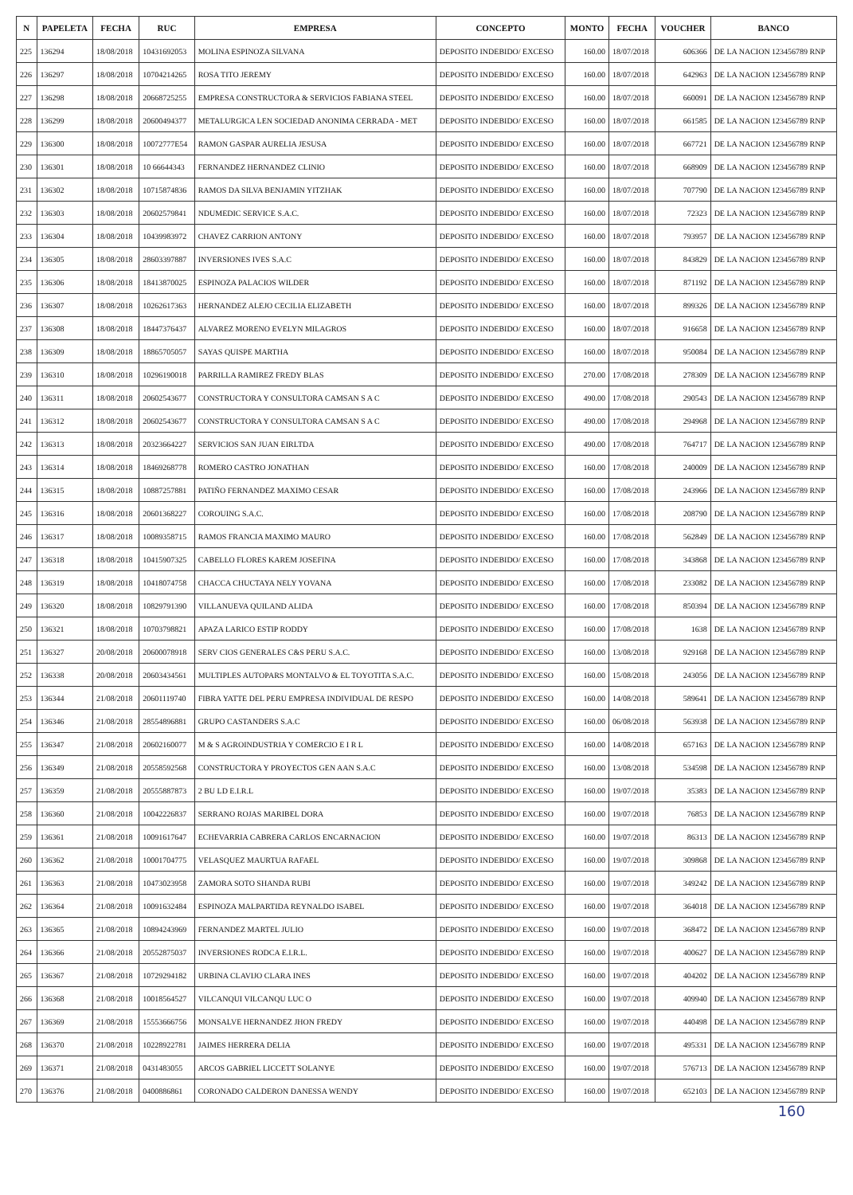| N | PAPELETA | FECHA | RUC | EMPRESA | CONCEPTO | MONTO | FECHA | VOUCHER | BANCO |
| --- | --- | --- | --- | --- | --- | --- | --- | --- | --- |
| 225 | 136294 | 18/08/2018 | 10431692053 | MOLINA ESPINOZA SILVANA | DEPOSITO INDEBIDO/ EXCESO | 160.00 | 18/07/2018 | 606366 | DE LA NACION 123456789 RNP |
| 226 | 136297 | 18/08/2018 | 10704214265 | ROSA TITO JEREMY | DEPOSITO INDEBIDO/ EXCESO | 160.00 | 18/07/2018 | 642963 | DE LA NACION 123456789 RNP |
| 227 | 136298 | 18/08/2018 | 20668725255 | EMPRESA CONSTRUCTORA & SERVICIOS FABIANA STEEL | DEPOSITO INDEBIDO/ EXCESO | 160.00 | 18/07/2018 | 660091 | DE LA NACION 123456789 RNP |
| 228 | 136299 | 18/08/2018 | 20600494377 | METALURGICA LEN SOCIEDAD ANONIMA CERRADA - MET | DEPOSITO INDEBIDO/ EXCESO | 160.00 | 18/07/2018 | 661585 | DE LA NACION 123456789 RNP |
| 229 | 136300 | 18/08/2018 | 10072777E54 | RAMON GASPAR AURELIA JESUSA | DEPOSITO INDEBIDO/ EXCESO | 160.00 | 18/07/2018 | 667721 | DE LA NACION 123456789 RNP |
| 230 | 136301 | 18/08/2018 | 10 66644343 | FERNANDEZ HERNANDEZ CLINIO | DEPOSITO INDEBIDO/ EXCESO | 160.00 | 18/07/2018 | 668909 | DE LA NACION 123456789 RNP |
| 231 | 136302 | 18/08/2018 | 10715874836 | RAMOS DA SILVA BENJAMIN YITZHAK | DEPOSITO INDEBIDO/ EXCESO | 160.00 | 18/07/2018 | 707790 | DE LA NACION 123456789 RNP |
| 232 | 136303 | 18/08/2018 | 20602579841 | NDUMEDIC SERVICE S.A.C. | DEPOSITO INDEBIDO/ EXCESO | 160.00 | 18/07/2018 | 72323 | DE LA NACION 123456789 RNP |
| 233 | 136304 | 18/08/2018 | 10439983972 | CHAVEZ CARRION ANTONY | DEPOSITO INDEBIDO/ EXCESO | 160.00 | 18/07/2018 | 793957 | DE LA NACION 123456789 RNP |
| 234 | 136305 | 18/08/2018 | 28603397887 | INVERSIONES IVES S.A.C | DEPOSITO INDEBIDO/ EXCESO | 160.00 | 18/07/2018 | 843829 | DE LA NACION 123456789 RNP |
| 235 | 136306 | 18/08/2018 | 18413870025 | ESPINOZA PALACIOS WILDER | DEPOSITO INDEBIDO/ EXCESO | 160.00 | 18/07/2018 | 871192 | DE LA NACION 123456789 RNP |
| 236 | 136307 | 18/08/2018 | 10262617363 | HERNANDEZ ALEJO CECILIA ELIZABETH | DEPOSITO INDEBIDO/ EXCESO | 160.00 | 18/07/2018 | 899326 | DE LA NACION 123456789 RNP |
| 237 | 136308 | 18/08/2018 | 18447376437 | ALVAREZ MORENO EVELYN MILAGROS | DEPOSITO INDEBIDO/ EXCESO | 160.00 | 18/07/2018 | 916658 | DE LA NACION 123456789 RNP |
| 238 | 136309 | 18/08/2018 | 18865705057 | SAYAS QUISPE MARTHA | DEPOSITO INDEBIDO/ EXCESO | 160.00 | 18/07/2018 | 950084 | DE LA NACION 123456789 RNP |
| 239 | 136310 | 18/08/2018 | 10296190018 | PARRILLA RAMIREZ FREDY BLAS | DEPOSITO INDEBIDO/ EXCESO | 270.00 | 17/08/2018 | 278309 | DE LA NACION 123456789 RNP |
| 240 | 136311 | 18/08/2018 | 20602543677 | CONSTRUCTORA Y CONSULTORA CAMSAN S A C | DEPOSITO INDEBIDO/ EXCESO | 490.00 | 17/08/2018 | 290543 | DE LA NACION 123456789 RNP |
| 241 | 136312 | 18/08/2018 | 20602543677 | CONSTRUCTORA Y CONSULTORA CAMSAN S A C | DEPOSITO INDEBIDO/ EXCESO | 490.00 | 17/08/2018 | 294968 | DE LA NACION 123456789 RNP |
| 242 | 136313 | 18/08/2018 | 20323664227 | SERVICIOS SAN JUAN EIRLTDA | DEPOSITO INDEBIDO/ EXCESO | 490.00 | 17/08/2018 | 764717 | DE LA NACION 123456789 RNP |
| 243 | 136314 | 18/08/2018 | 18469268778 | ROMERO CASTRO JONATHAN | DEPOSITO INDEBIDO/ EXCESO | 160.00 | 17/08/2018 | 240009 | DE LA NACION 123456789 RNP |
| 244 | 136315 | 18/08/2018 | 10887257881 | PATIÑO FERNANDEZ MAXIMO CESAR | DEPOSITO INDEBIDO/ EXCESO | 160.00 | 17/08/2018 | 243966 | DE LA NACION 123456789 RNP |
| 245 | 136316 | 18/08/2018 | 20601368227 | COROUING S.A.C. | DEPOSITO INDEBIDO/ EXCESO | 160.00 | 17/08/2018 | 208790 | DE LA NACION 123456789 RNP |
| 246 | 136317 | 18/08/2018 | 10089358715 | RAMOS FRANCIA MAXIMO MAURO | DEPOSITO INDEBIDO/ EXCESO | 160.00 | 17/08/2018 | 562849 | DE LA NACION 123456789 RNP |
| 247 | 136318 | 18/08/2018 | 10415907325 | CABELLO FLORES KAREM JOSEFINA | DEPOSITO INDEBIDO/ EXCESO | 160.00 | 17/08/2018 | 343868 | DE LA NACION 123456789 RNP |
| 248 | 136319 | 18/08/2018 | 10418074758 | CHACCA CHUCTAYA NELY YOVANA | DEPOSITO INDEBIDO/ EXCESO | 160.00 | 17/08/2018 | 233082 | DE LA NACION 123456789 RNP |
| 249 | 136320 | 18/08/2018 | 10829791390 | VILLANUEVA QUILAND ALIDA | DEPOSITO INDEBIDO/ EXCESO | 160.00 | 17/08/2018 | 850394 | DE LA NACION 123456789 RNP |
| 250 | 136321 | 18/08/2018 | 10703798821 | APAZA LARICO ESTIP RODDY | DEPOSITO INDEBIDO/ EXCESO | 160.00 | 17/08/2018 | 1638 | DE LA NACION 123456789 RNP |
| 251 | 136327 | 20/08/2018 | 20600078918 | SERV CIOS GENERALES C&S PERU S.A.C. | DEPOSITO INDEBIDO/ EXCESO | 160.00 | 13/08/2018 | 929168 | DE LA NACION 123456789 RNP |
| 252 | 136338 | 20/08/2018 | 20603434561 | MULTIPLES AUTOPARS MONTALVO & EL TOYOTITA S.A.C. | DEPOSITO INDEBIDO/ EXCESO | 160.00 | 15/08/2018 | 243056 | DE LA NACION 123456789 RNP |
| 253 | 136344 | 21/08/2018 | 20601119740 | FIBRA YATTE DEL PERU EMPRESA INDIVIDUAL DE RESPO | DEPOSITO INDEBIDO/ EXCESO | 160.00 | 14/08/2018 | 589641 | DE LA NACION 123456789 RNP |
| 254 | 136346 | 21/08/2018 | 28554896881 | GRUPO CASTANDERS S.A.C | DEPOSITO INDEBIDO/ EXCESO | 160.00 | 06/08/2018 | 563938 | DE LA NACION 123456789 RNP |
| 255 | 136347 | 21/08/2018 | 20602160077 | M & S AGROINDUSTRIA Y COMERCIO E I R L | DEPOSITO INDEBIDO/ EXCESO | 160.00 | 14/08/2018 | 657163 | DE LA NACION 123456789 RNP |
| 256 | 136349 | 21/08/2018 | 20558592568 | CONSTRUCTORA Y PROYECTOS GEN AAN S.A.C | DEPOSITO INDEBIDO/ EXCESO | 160.00 | 13/08/2018 | 534598 | DE LA NACION 123456789 RNP |
| 257 | 136359 | 21/08/2018 | 20555887873 | 2 BU LD E.I.R.L | DEPOSITO INDEBIDO/ EXCESO | 160.00 | 19/07/2018 | 35383 | DE LA NACION 123456789 RNP |
| 258 | 136360 | 21/08/2018 | 10042226837 | SERRANO ROJAS MARIBEL DORA | DEPOSITO INDEBIDO/ EXCESO | 160.00 | 19/07/2018 | 76853 | DE LA NACION 123456789 RNP |
| 259 | 136361 | 21/08/2018 | 10091617647 | ECHEVARRIA CABRERA CARLOS ENCARNACION | DEPOSITO INDEBIDO/ EXCESO | 160.00 | 19/07/2018 | 86313 | DE LA NACION 123456789 RNP |
| 260 | 136362 | 21/08/2018 | 10001704775 | VELASQUEZ MAURTUA RAFAEL | DEPOSITO INDEBIDO/ EXCESO | 160.00 | 19/07/2018 | 309868 | DE LA NACION 123456789 RNP |
| 261 | 136363 | 21/08/2018 | 10473023958 | ZAMORA SOTO SHANDA RUBI | DEPOSITO INDEBIDO/ EXCESO | 160.00 | 19/07/2018 | 349242 | DE LA NACION 123456789 RNP |
| 262 | 136364 | 21/08/2018 | 10091632484 | ESPINOZA MALPARTIDA REYNALDO ISABEL | DEPOSITO INDEBIDO/ EXCESO | 160.00 | 19/07/2018 | 364018 | DE LA NACION 123456789 RNP |
| 263 | 136365 | 21/08/2018 | 10894243969 | FERNANDEZ MARTEL JULIO | DEPOSITO INDEBIDO/ EXCESO | 160.00 | 19/07/2018 | 368472 | DE LA NACION 123456789 RNP |
| 264 | 136366 | 21/08/2018 | 20552875037 | INVERSIONES RODCA E.I.R.L. | DEPOSITO INDEBIDO/ EXCESO | 160.00 | 19/07/2018 | 400627 | DE LA NACION 123456789 RNP |
| 265 | 136367 | 21/08/2018 | 10729294182 | URBINA CLAVIJO CLARA INES | DEPOSITO INDEBIDO/ EXCESO | 160.00 | 19/07/2018 | 404202 | DE LA NACION 123456789 RNP |
| 266 | 136368 | 21/08/2018 | 10018564527 | VILCANQUI VILCANQU LUC O | DEPOSITO INDEBIDO/ EXCESO | 160.00 | 19/07/2018 | 409940 | DE LA NACION 123456789 RNP |
| 267 | 136369 | 21/08/2018 | 15553666756 | MONSALVE HERNANDEZ JHON FREDY | DEPOSITO INDEBIDO/ EXCESO | 160.00 | 19/07/2018 | 440498 | DE LA NACION 123456789 RNP |
| 268 | 136370 | 21/08/2018 | 10228922781 | JAIMES HERRERA DELIA | DEPOSITO INDEBIDO/ EXCESO | 160.00 | 19/07/2018 | 495331 | DE LA NACION 123456789 RNP |
| 269 | 136371 | 21/08/2018 | 0431483055 | ARCOS GABRIEL LICCETT SOLANYE | DEPOSITO INDEBIDO/ EXCESO | 160.00 | 19/07/2018 | 576713 | DE LA NACION 123456789 RNP |
| 270 | 136376 | 21/08/2018 | 0400886861 | CORONADO CALDERON DANESSA WENDY | DEPOSITO INDEBIDO/ EXCESO | 160.00 | 19/07/2018 | 652103 | DE LA NACION 123456789 RNP |
160